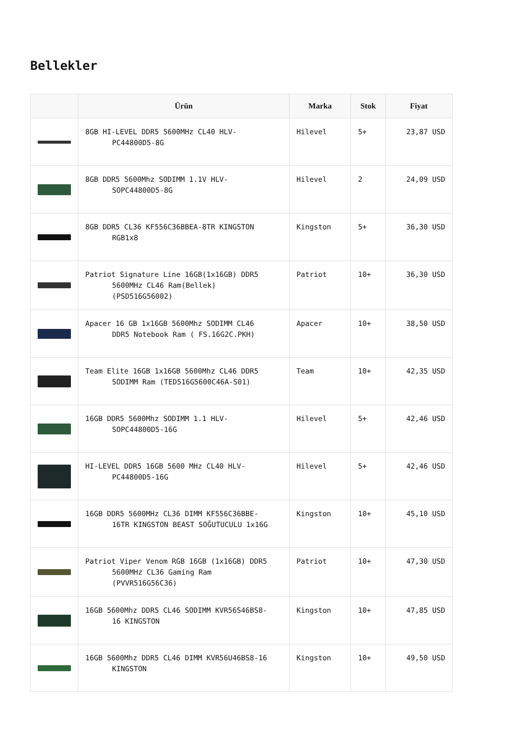Bellekler
| | Ürün | Marka | Stok | Fiyat |
| --- | --- | --- | --- | --- |
| | 8GB HI-LEVEL DDR5 5600MHz CL40 HLV- PC44800D5-8G | Hilevel | 5+ | 23,87 USD |
| | 8GB DDR5 5600Mhz SODIMM 1.1V HLV- SOPC44800D5-8G | Hilevel | 2 | 24,09 USD |
| | 8GB DDR5 CL36 KF556C36BBEA-8TR KINGSTON RGB1x8 | Kingston | 5+ | 36,30 USD |
| | Patriot Signature Line 16GB(1x16GB) DDR5 5600MHz CL46 Ram(Bellek) (PSD516G56002) | Patriot | 10+ | 36,30 USD |
| | Apacer 16 GB 1x16GB 5600Mhz SODIMM CL46 DDR5 Notebook Ram ( FS.16G2C.PKH) | Apacer | 10+ | 38,50 USD |
| | Team Elite 16GB 1x16GB 5600Mhz CL46 DDR5 SODIMM Ram (TED516G5600C46A-S01) | Team | 10+ | 42,35 USD |
| | 16GB DDR5 5600Mhz SODIMM 1.1 HLV- SOPC44800D5-16G | Hilevel | 5+ | 42,46 USD |
| | HI-LEVEL DDR5 16GB 5600 MHz CL40 HLV- PC44800D5-16G | Hilevel | 5+ | 42,46 USD |
| | 16GB DDR5 5600MHz CL36 DIMM KF556C36BBE- 16TR KINGSTON BEAST SOĞUTUCULU 1x16G | Kingston | 10+ | 45,10 USD |
| | Patriot Viper Venom RGB 16GB (1x16GB) DDR5 5600MHz CL36 Gaming Ram (PVVR516G56C36) | Patriot | 10+ | 47,30 USD |
| | 16GB 5600Mhz DDR5 CL46 SODIMM KVR56S46BS8- 16 KINGSTON | Kingston | 10+ | 47,85 USD |
| | 16GB 5600Mhz DDR5 CL46 DIMM KVR56U46BS8-16 KINGSTON | Kingston | 10+ | 49,50 USD |